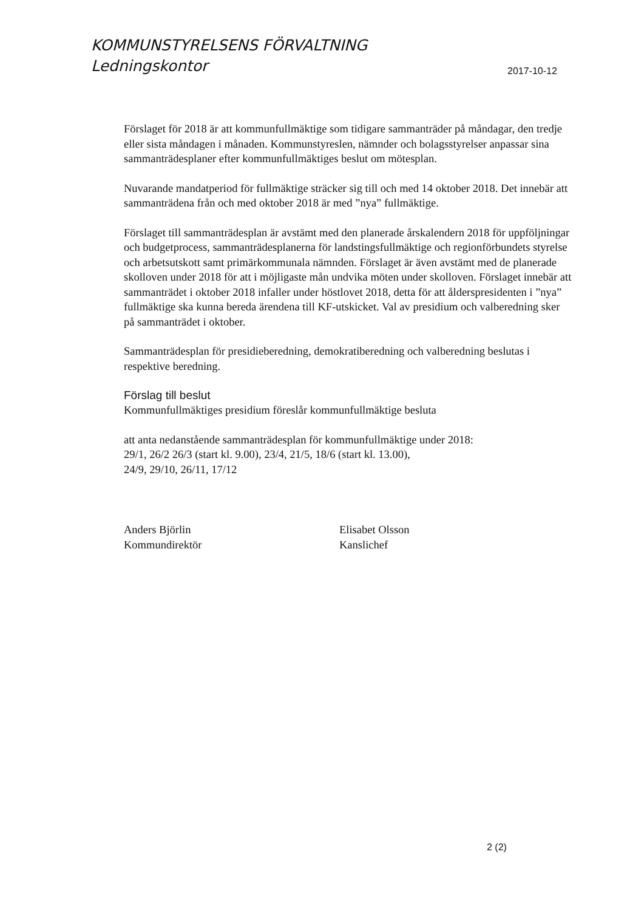KOMMUNSTYRELSENS FÖRVALTNING
Ledningskontor
2017-10-12
Förslaget för 2018 är att kommunfullmäktige som tidigare sammanträder på måndagar, den tredje eller sista måndagen i månaden. Kommunstyreslen, nämnder och bolagsstyrelser anpassar sina sammanträdesplaner efter kommunfullmäktiges beslut om mötesplan.
Nuvarande mandatperiod för fullmäktige sträcker sig till och med 14 oktober 2018. Det innebär att sammanträdena från och med oktober 2018 är med ”nya” fullmäktige.
Förslaget till sammanträdesplan är avstämt med den planerade årskalendern 2018 för uppföljningar och budgetprocess, sammanträdesplanerna för landstingsfullmäktige och regionförbundets styrelse och arbetsutskott samt primärkommunala nämnden. Förslaget är även avstämt med de planerade skolloven under 2018 för att i möjligaste mån undvika möten under skolloven. Förslaget innebär att sammanträdet i oktober 2018 infaller under höstlovet 2018, detta för att ålderspresidenten i ”nya” fullmäktige ska kunna bereda ärendena till KF-utskicket. Val av presidium och valberedning sker på sammanträdet i oktober.
Sammanträdesplan för presidieberedning, demokratiberedning och valberedning beslutas i respektive beredning.
Förslag till beslut
Kommunfullmäktiges presidium föreslår kommunfullmäktige besluta
att anta nedanstående sammanträdesplan för kommunfullmäktige under 2018:
29/1, 26/2 26/3 (start kl. 9.00), 23/4, 21/5, 18/6 (start kl. 13.00),
24/9, 29/10, 26/11, 17/12
Anders Björlin
Kommundirektör
Elisabet Olsson
Kanslichef
2 (2)